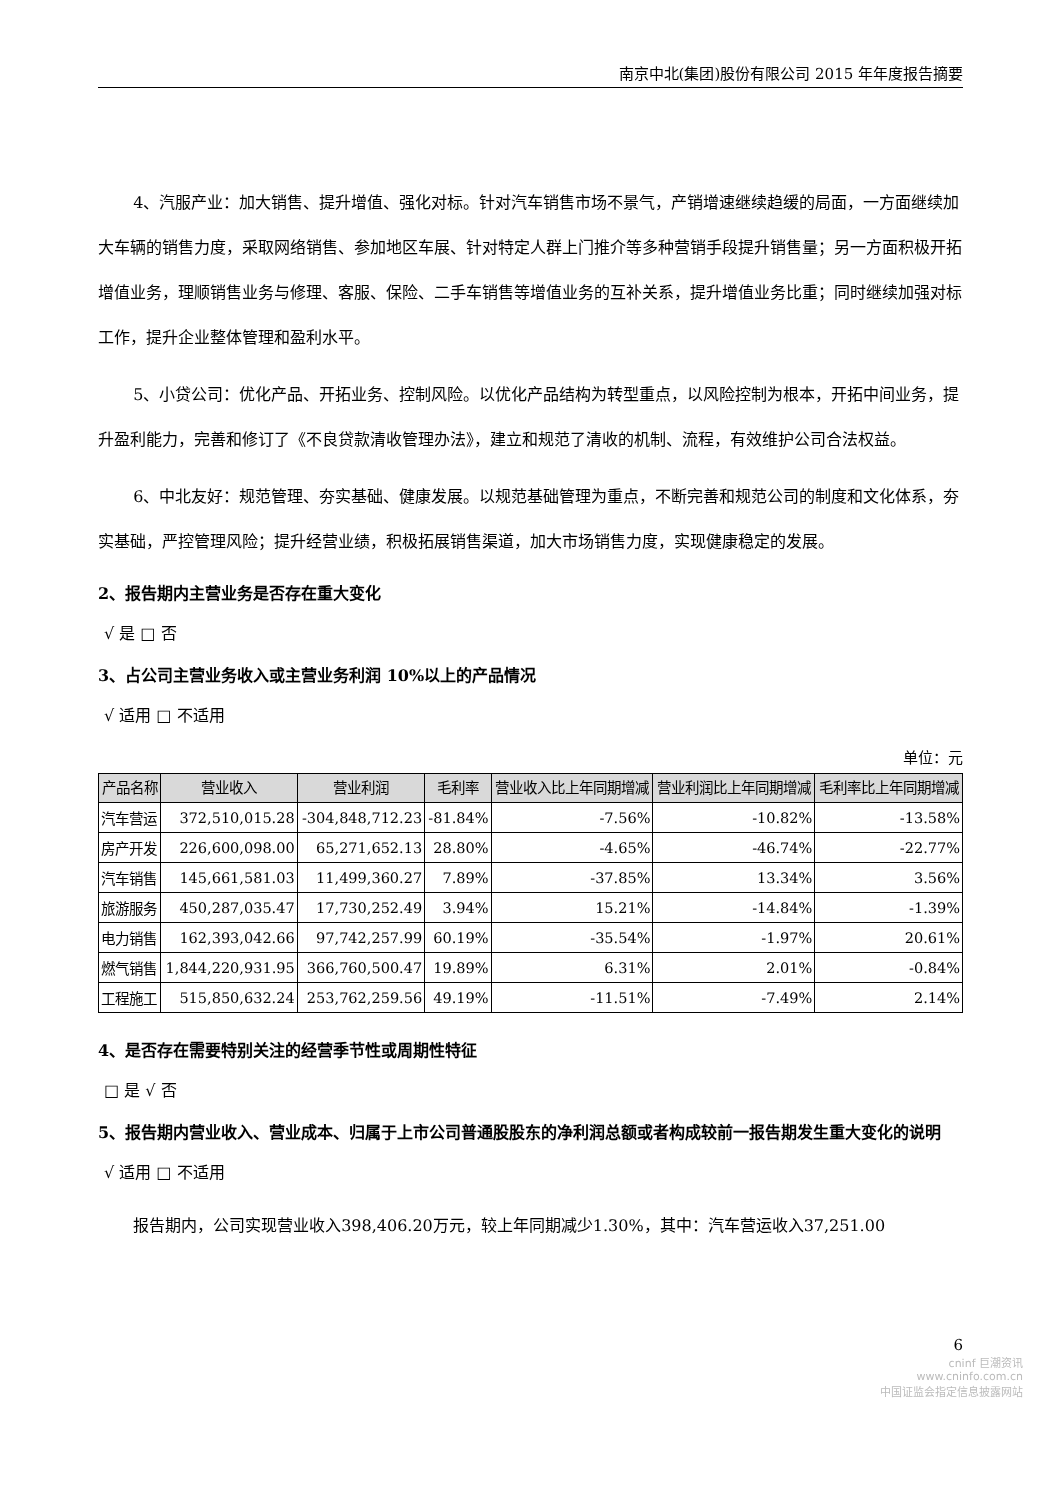南京中北(集团)股份有限公司 2015 年年度报告摘要
4、汽服产业：加大销售、提升增值、强化对标。针对汽车销售市场不景气，产销增速继续趋缓的局面，一方面继续加大车辆的销售力度，采取网络销售、参加地区车展、针对特定人群上门推介等多种营销手段提升销售量；另一方面积极开拓增值业务，理顺销售业务与修理、客服、保险、二手车销售等增值业务的互补关系，提升增值业务比重；同时继续加强对标工作，提升企业整体管理和盈利水平。
5、小贷公司：优化产品、开拓业务、控制风险。以优化产品结构为转型重点，以风险控制为根本，开拓中间业务，提升盈利能力，完善和修订了《不良贷款清收管理办法》，建立和规范了清收的机制、流程，有效维护公司合法权益。
6、中北友好：规范管理、夯实基础、健康发展。以规范基础管理为重点，不断完善和规范公司的制度和文化体系，夯实基础，严控管理风险；提升经营业绩，积极拓展销售渠道，加大市场销售力度，实现健康稳定的发展。
2、报告期内主营业务是否存在重大变化
√ 是 □ 否
3、占公司主营业务收入或主营业务利润 10%以上的产品情况
√ 适用 □ 不适用
单位：元
| 产品名称 | 营业收入 | 营业利润 | 毛利率 | 营业收入比上年同期增减 | 营业利润比上年同期增减 | 毛利率比上年同期增减 |
| --- | --- | --- | --- | --- | --- | --- |
| 汽车营运 | 372,510,015.28 | -304,848,712.23 | -81.84% | -7.56% | -10.82% | -13.58% |
| 房产开发 | 226,600,098.00 | 65,271,652.13 | 28.80% | -4.65% | -46.74% | -22.77% |
| 汽车销售 | 145,661,581.03 | 11,499,360.27 | 7.89% | -37.85% | 13.34% | 3.56% |
| 旅游服务 | 450,287,035.47 | 17,730,252.49 | 3.94% | 15.21% | -14.84% | -1.39% |
| 电力销售 | 162,393,042.66 | 97,742,257.99 | 60.19% | -35.54% | -1.97% | 20.61% |
| 燃气销售 | 1,844,220,931.95 | 366,760,500.47 | 19.89% | 6.31% | 2.01% | -0.84% |
| 工程施工 | 515,850,632.24 | 253,762,259.56 | 49.19% | -11.51% | -7.49% | 2.14% |
4、是否存在需要特别关注的经营季节性或周期性特征
□ 是 √ 否
5、报告期内营业收入、营业成本、归属于上市公司普通股股东的净利润总额或者构成较前一报告期发生重大变化的说明
√ 适用 □ 不适用
报告期内，公司实现营业收入398,406.20万元，较上年同期减少1.30%，其中：汽车营运收入37,251.00
6
cninf 巨潮资讯
www.cninfo.com.cn
中国证监会指定信息披露网站